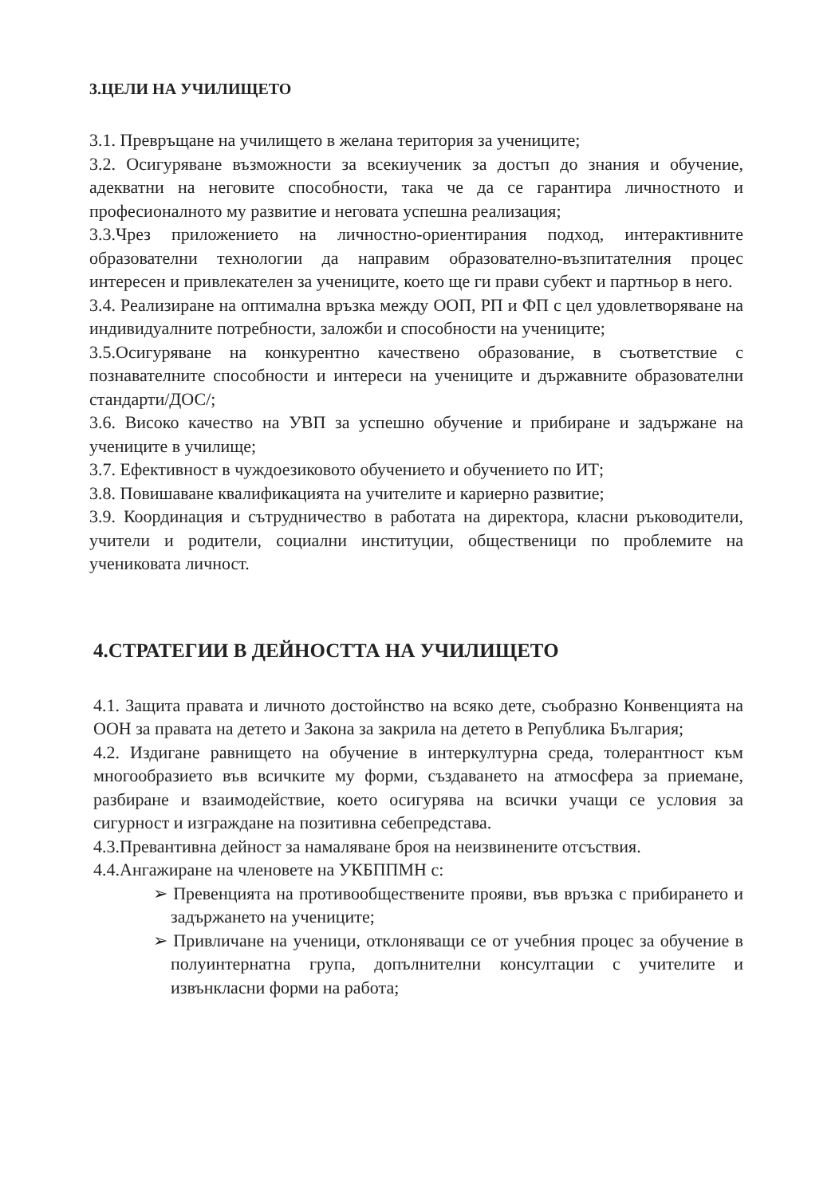3.ЦЕЛИ НА УЧИЛИЩЕТО
3.1. Превръщане на училището в желана територия за учениците;
3.2. Осигуряване възможности за всекиученик за достъп до знания и обучение, адекватни на неговите способности, така че да се гарантира личностното и професионалното му развитие и неговата успешна реализация;
3.3.Чрез приложението на личностно-ориентирания подход, интерактивните образователни технологии да направим образователно-възпитателния процес интересен и привлекателен за учениците, което ще ги прави субект и партньор в него.
3.4. Реализиране на оптимална връзка между ООП, РП и ФП с цел удовлетворяване на индивидуалните потребности, заложби и способности на учениците;
3.5.Осигуряване на конкурентно качествено образование, в съответствие с познавателните способности и интереси на учениците и държавните образователни стандарти/ДОС/;
3.6. Високо качество на УВП за успешно обучение и прибиране и задържане на учениците в училище;
3.7. Ефективност в чуждоезиковото обучението и обучението по ИТ;
3.8. Повишаване квалификацията на учителите и кариерно развитие;
3.9. Координация и сътрудничество в работата на директора, класни ръководители, учители и родители, социални институции, общественици по проблемите на учениковата личност.
4.СТРАТЕГИИ В ДЕЙНОСТТА НА УЧИЛИЩЕТО
4.1. Защита правата и личното достойнство на всяко дете, съобразно Конвенцията на ООН за правата на детето и Закона за закрила на детето в Република България;
4.2. Издигане равнището на обучение в интеркултурна среда, толерантност към многообразието във всичките му форми, създаването на атмосфера за приемане, разбиране и взаимодействие, което осигурява на всички учащи се условия за сигурност и изграждане на позитивна себепредстава.
4.3.Превантивна дейност за намаляване броя на неизвинените отсъствия.
4.4.Ангажиране на членовете на УКБППМН с:
➢ Превенцията на противообществените прояви, във връзка с прибирането и задържането на учениците;
➢ Привличане на ученици, отклоняващи се от учебния процес за обучение в полуинтернатна група, допълнителни консултации с учителите и извънкласни форми на работа;